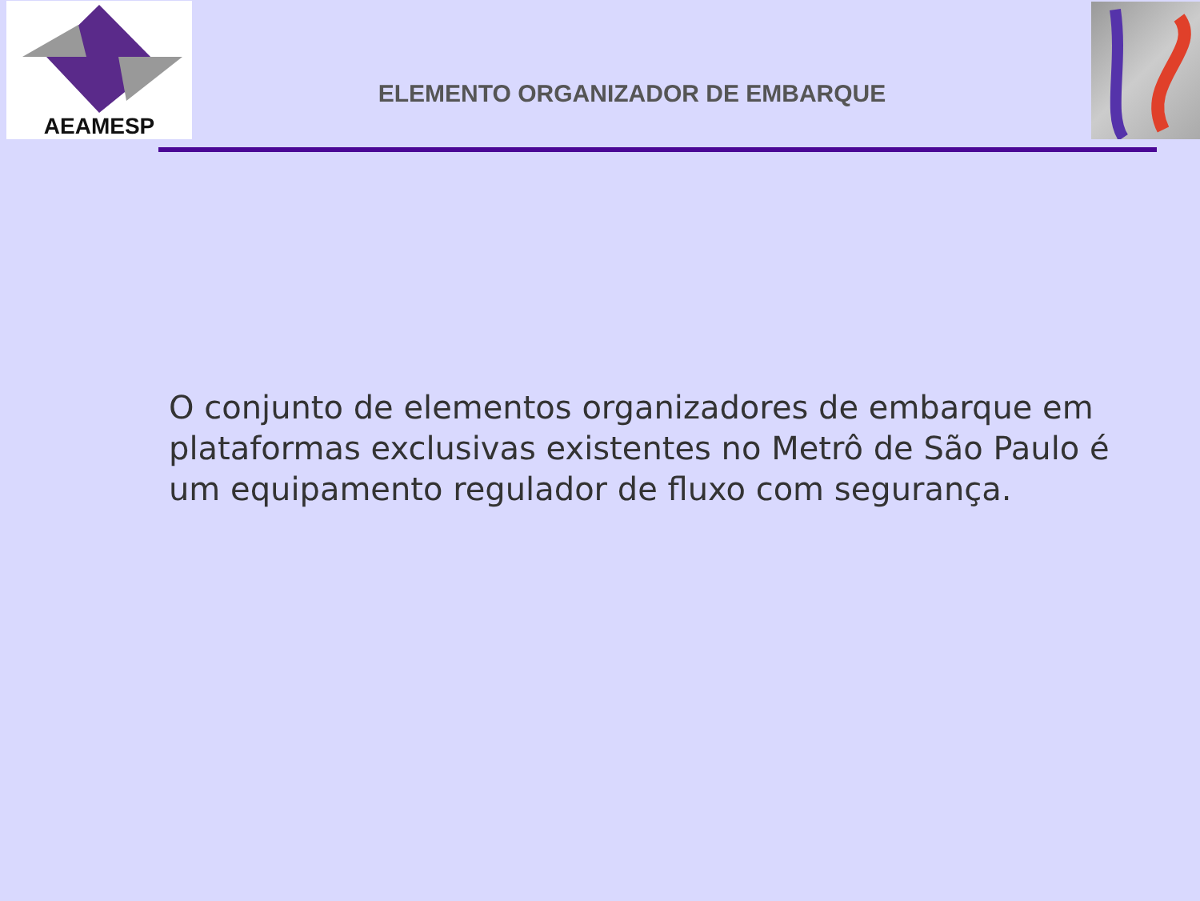AEAMESP
ELEMENTO ORGANIZADOR DE EMBARQUE
O conjunto de elementos organizadores de embarque em plataformas exclusivas existentes no Metrô de São Paulo é um equipamento regulador de fluxo com segurança.